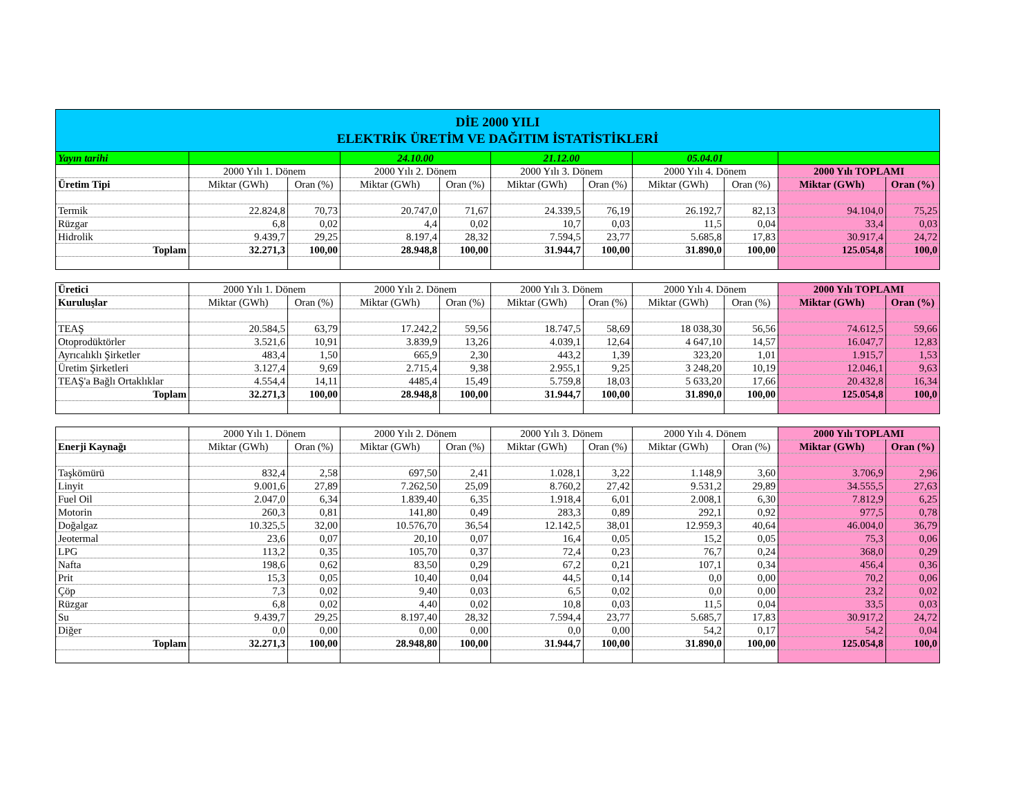| DİE 2000 YILI ELEKTRİK ÜRETİM VE DAĞITIM İSTATİSTİKLERİ | | | | | | | | | | |
| Yayın tarihi | | | 24.10.00 | | 21.12.00 | | 05.04.01 | | | |
| | 2000 Yılı 1. Dönem | | 2000 Yılı 2. Dönem | | 2000 Yılı 3. Dönem | | 2000 Yılı 4. Dönem | | 2000 Yılı TOPLAMI | |
| Üretim Tipi | Miktar (GWh) | Oran (%) | Miktar (GWh) | Oran (%) | Miktar (GWh) | Oran (%) | Miktar (GWh) | Oran (%) | Miktar (GWh) | Oran (%) |
| Termik | 22.824,8 | 70,73 | 20.747,0 | 71,67 | 24.339,5 | 76,19 | 26.192,7 | 82,13 | 94.104,0 | 75,25 |
| Rüzgar | 6,8 | 0,02 | 4,4 | 0,02 | 10,7 | 0,03 | 11,5 | 0,04 | 33,4 | 0,03 |
| Hidrolik | 9.439,7 | 29,25 | 8.197,4 | 28,32 | 7.594,5 | 23,77 | 5.685,8 | 17,83 | 30.917,4 | 24,72 |
| Toplam | 32.271,3 | 100,00 | 28.948,8 | 100,00 | 31.944,7 | 100,00 | 31.890,0 | 100,00 | 125.054,8 | 100,0 |
| Üretici | 2000 Yılı 1. Dönem | | 2000 Yılı 2. Dönem | | 2000 Yılı 3. Dönem | | 2000 Yılı 4. Dönem | | 2000 Yılı TOPLAMI | |
| Kuruluşlar | Miktar (GWh) | Oran (%) | Miktar (GWh) | Oran (%) | Miktar (GWh) | Oran (%) | Miktar (GWh) | Oran (%) | Miktar (GWh) | Oran (%) |
| TEAŞ | 20.584,5 | 63,79 | 17.242,2 | 59,56 | 18.747,5 | 58,69 | 18 038,30 | 56,56 | 74.612,5 | 59,66 |
| Otoprodüktörler | 3.521,6 | 10,91 | 3.839,9 | 13,26 | 4.039,1 | 12,64 | 4 647,10 | 14,57 | 16.047,7 | 12,83 |
| Ayrıcalıklı Şirketler | 483,4 | 1,50 | 665,9 | 2,30 | 443,2 | 1,39 | 323,20 | 1,01 | 1.915,7 | 1,53 |
| Üretim Şirketleri | 3.127,4 | 9,69 | 2.715,4 | 9,38 | 2.955,1 | 9,25 | 3 248,20 | 10,19 | 12.046,1 | 9,63 |
| TEAŞ'a Bağlı Ortaklıklar | 4.554,4 | 14,11 | 4485,4 | 15,49 | 5.759,8 | 18,03 | 5 633,20 | 17,66 | 20.432,8 | 16,34 |
| Toplam | 32.271,3 | 100,00 | 28.948,8 | 100,00 | 31.944,7 | 100,00 | 31.890,0 | 100,00 | 125.054,8 | 100,0 |
| | 2000 Yılı 1. Dönem | | 2000 Yılı 2. Dönem | | 2000 Yılı 3. Dönem | | 2000 Yılı 4. Dönem | | 2000 Yılı TOPLAMI | |
| Enerji Kaynağı | Miktar (GWh) | Oran (%) | Miktar (GWh) | Oran (%) | Miktar (GWh) | Oran (%) | Miktar (GWh) | Oran (%) | Miktar (GWh) | Oran (%) |
| Taşkömürü | 832,4 | 2,58 | 697,50 | 2,41 | 1.028,1 | 3,22 | 1.148,9 | 3,60 | 3.706,9 | 2,96 |
| Linyit | 9.001,6 | 27,89 | 7.262,50 | 25,09 | 8.760,2 | 27,42 | 9.531,2 | 29,89 | 34.555,5 | 27,63 |
| Fuel Oil | 2.047,0 | 6,34 | 1.839,40 | 6,35 | 1.918,4 | 6,01 | 2.008,1 | 6,30 | 7.812,9 | 6,25 |
| Motorin | 260,3 | 0,81 | 141,80 | 0,49 | 283,3 | 0,89 | 292,1 | 0,92 | 977,5 | 0,78 |
| Doğalgaz | 10.325,5 | 32,00 | 10.576,70 | 36,54 | 12.142,5 | 38,01 | 12.959,3 | 40,64 | 46.004,0 | 36,79 |
| Jeotermal | 23,6 | 0,07 | 20,10 | 0,07 | 16,4 | 0,05 | 15,2 | 0,05 | 75,3 | 0,06 |
| LPG | 113,2 | 0,35 | 105,70 | 0,37 | 72,4 | 0,23 | 76,7 | 0,24 | 368,0 | 0,29 |
| Nafta | 198,6 | 0,62 | 83,50 | 0,29 | 67,2 | 0,21 | 107,1 | 0,34 | 456,4 | 0,36 |
| Prit | 15,3 | 0,05 | 10,40 | 0,04 | 44,5 | 0,14 | 0,0 | 0,00 | 70,2 | 0,06 |
| Çöp | 7,3 | 0,02 | 9,40 | 0,03 | 6,5 | 0,02 | 0,0 | 0,00 | 23,2 | 0,02 |
| Rüzgar | 6,8 | 0,02 | 4,40 | 0,02 | 10,8 | 0,03 | 11,5 | 0,04 | 33,5 | 0,03 |
| Su | 9.439,7 | 29,25 | 8.197,40 | 28,32 | 7.594,4 | 23,77 | 5.685,7 | 17,83 | 30.917,2 | 24,72 |
| Diğer | 0,0 | 0,00 | 0,00 | 0,00 | 0,0 | 0,00 | 54,2 | 0,17 | 54,2 | 0,04 |
| Toplam | 32.271,3 | 100,00 | 28.948,80 | 100,00 | 31.944,7 | 100,00 | 31.890,0 | 100,00 | 125.054,8 | 100,0 |